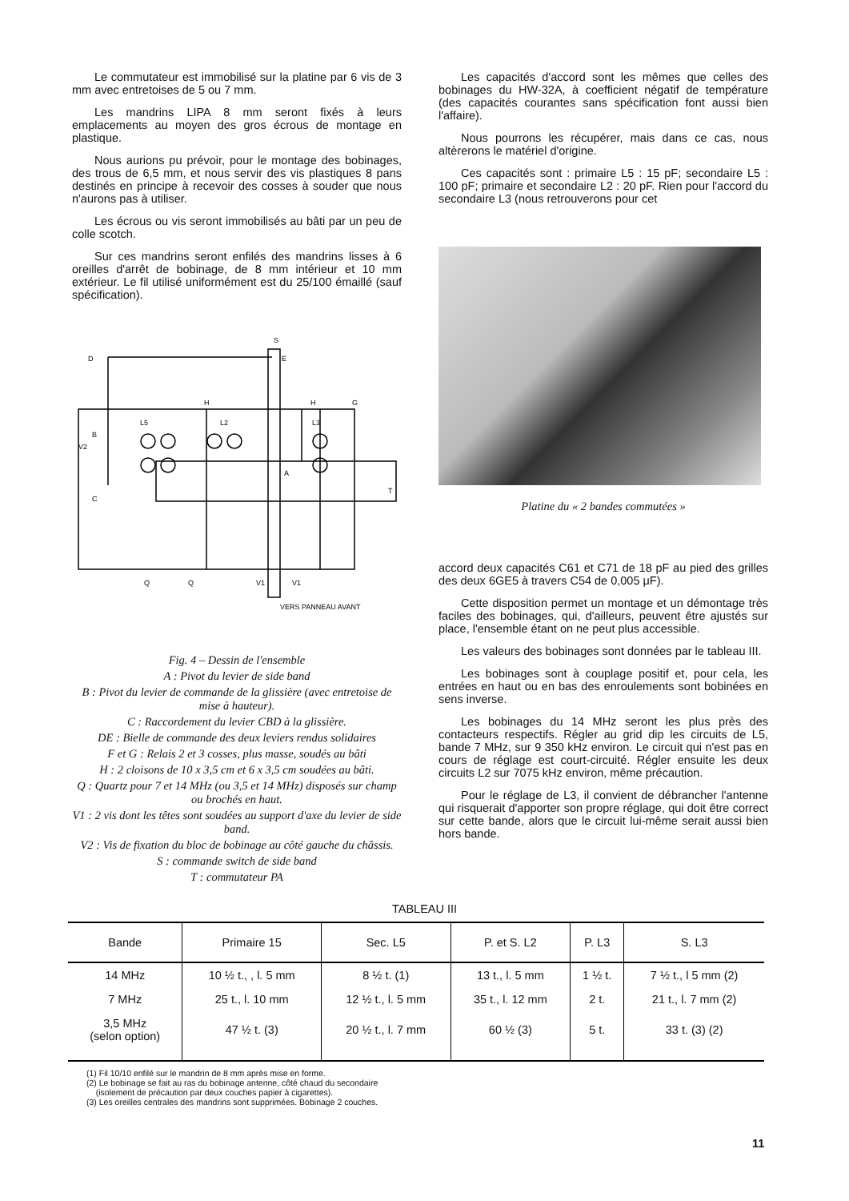Le commutateur est immobilisé sur la platine par 6 vis de 3 mm avec entretoises de 5 ou 7 mm.
Les mandrins LIPA 8 mm seront fixés à leurs emplacements au moyen des gros écrous de montage en plastique.
Nous aurions pu prévoir, pour le montage des bobinages, des trous de 6,5 mm, et nous servir des vis plastiques 8 pans destinés en principe à recevoir des cosses à souder que nous n'aurons pas à utiliser.
Les écrous ou vis seront immobilisés au bâti par un peu de colle scotch.
Sur ces mandrins seront enfilés des mandrins lisses à 6 oreilles d'arrêt de bobinage, de 8 mm intérieur et 10 mm extérieur. Le fil utilisé uniformément est du 25/100 émaillé (sauf spécification).
S
D
E
H
H
G
L5
L2
L3
B
V2
C
A
T
Q
Q
V1
V1
VERS PANNEAU AVANT
Fig. 4 – Dessin de l'ensemble
A : Pivot du levier de side band
B : Pivot du levier de commande de la glissière (avec entretoise de mise à hauteur).
C : Raccordement du levier CBD à la glissière.
DE : Bielle de commande des deux leviers rendus solidaires
F et G : Relais 2 et 3 cosses, plus masse, soudés au bâti
H : 2 cloisons de 10 x 3,5 cm et 6 x 3,5 cm soudées au bâti.
Q : Quartz pour 7 et 14 MHz (ou 3,5 et 14 MHz) disposés sur champ ou brochés en haut.
V1 : 2 vis dont les têtes sont soudées au support d'axe du levier de side band.
V2 : Vis de fixation du bloc de bobinage au côté gauche du châssis.
S : commande switch de side band
T : commutateur PA
Les capacités d'accord sont les mêmes que celles des bobinages du HW-32A, à coefficient négatif de température (des capacités courantes sans spécification font aussi bien l'affaire).
Nous pourrons les récupérer, mais dans ce cas, nous altèrerons le matériel d'origine.
Ces capacités sont : primaire L5 : 15 pF; secondaire L5 : 100 pF; primaire et secondaire L2 : 20 pF. Rien pour l'accord du secondaire L3 (nous retrouverons pour cet
Platine du « 2 bandes commutées »
accord deux capacités C61 et C71 de 18 pF au pied des grilles des deux 6GE5 à travers C54 de 0,005 μF).
Cette disposition permet un montage et un démontage très faciles des bobinages, qui, d'ailleurs, peuvent être ajustés sur place, l'ensemble étant on ne peut plus accessible.
Les valeurs des bobinages sont données par le tableau III.
Les bobinages sont à couplage positif et, pour cela, les entrées en haut ou en bas des enroulements sont bobinées en sens inverse.
Les bobinages du 14 MHz seront les plus près des contacteurs respectifs. Régler au grid dip les circuits de L5, bande 7 MHz, sur 9 350 kHz environ. Le circuit qui n'est pas en cours de réglage est court-circuité. Régler ensuite les deux circuits L2 sur 7075 kHz environ, même précaution.
Pour le réglage de L3, il convient de débrancher l'antenne qui risquerait d'apporter son propre réglage, qui doit être correct sur cette bande, alors que le circuit lui-même serait aussi bien hors bande.
TABLEAU III
| Bande | Primaire 15 | Sec. L5 | P. et S. L2 | P. L3 | S. L3 |
| --- | --- | --- | --- | --- | --- |
| 14 MHz | 10 ½ t., , l. 5 mm | 8 ½ t. (1) | 13 t., l. 5 mm | 1 ½ t. | 7 ½ t., l 5 mm (2) |
| 7 MHz | 25 t., l. 10 mm | 12 ½ t., l. 5 mm | 35 t., l. 12 mm | 2 t. | 21 t., l. 7 mm (2) |
| 3,5 MHz (selon option) | 47 ½ t. (3) | 20 ½ t., l. 7 mm | 60 ½ (3) | 5 t. | 33 t. (3) (2) |
(1) Fil 10/10 enfilé sur le mandrin de 8 mm après mise en forme.
(2) Le bobinage se fait au ras du bobinage antenne, côté chaud du secondaire
(isolement de précaution par deux couches papier à cigarettes).
(3) Les oreilles centrales des mandrins sont supprimées. Bobinage 2 couches.
11